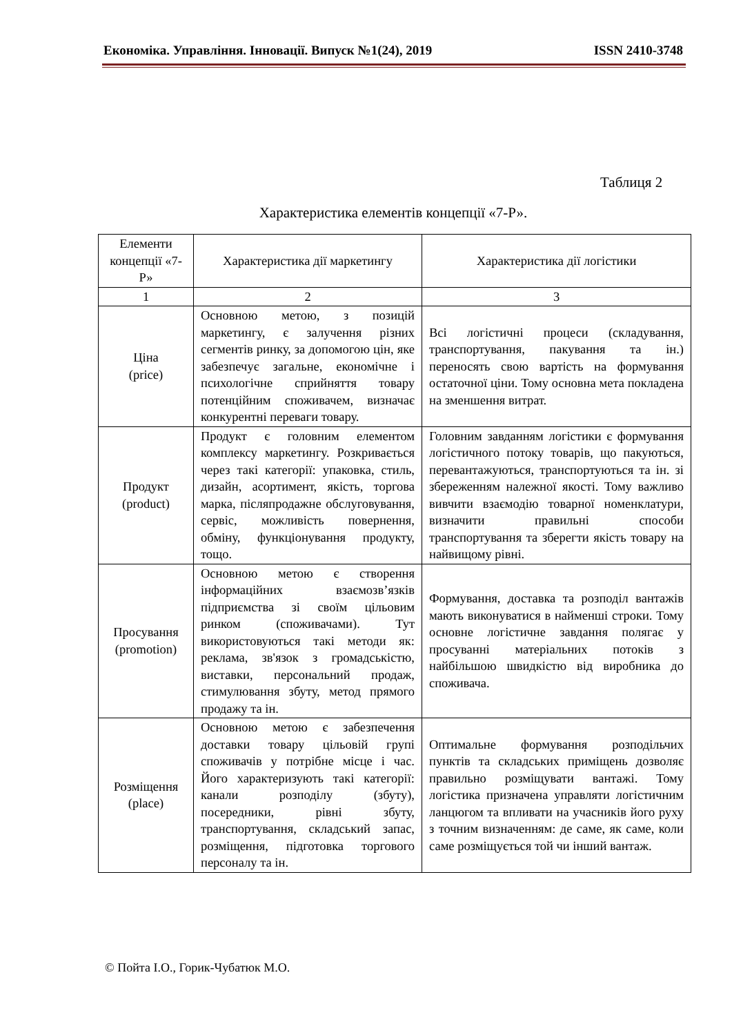Економіка. Управління. Інновації. Випуск №1(24), 2019 ISSN 2410-3748
Таблиця 2
Характеристика елементів концепції «7-Р».
| Елементи концепції «7-Р» | Характеристика дії маркетингу | Характеристика дії логістики |
| --- | --- | --- |
| 1 | 2 | 3 |
| Ціна (price) | Основною метою, з позицій маркетингу, є залучення різних сегментів ринку, за допомогою цін, яке забезпечує загальне, економічне і психологічне сприйняття товару потенційним споживачем, визначає конкурентні переваги товару. | Всі логістичні процеси (складування, транспортування, пакування та ін.) переносять свою вартість на формування остаточної ціни. Тому основна мета покладена на зменшення витрат. |
| Продукт (product) | Продукт є головним елементом комплексу маркетингу. Розкривається через такі категорії: упаковка, стиль, дизайн, асортимент, якість, торгова марка, післяпродажне обслуговування, сервіс, можливість повернення, обміну, функціонування продукту, тощо. | Головним завданням логістики є формування логістичного потоку товарів, що пакуються, перевантажуються, транспортуються та ін. зі збереженням належної якості. Тому важливо вивчити взаємодію товарної номенклатури, визначити правильні способи транспортування та зберегти якість товару на найвищому рівні. |
| Просування (promotion) | Основною метою є створення інформаційних взаємозв’язків підприємства зі своїм цільовим ринком (споживачами). Тут використовуються такі методи як: реклама, зв'язок з громадськістю, виставки, персональний продаж, стимулювання збуту, метод прямого продажу та ін. | Формування, доставка та розподіл вантажів мають виконуватися в найменші строки. Тому основне логістичне завдання полягає у просуванні матеріальних потоків з найбільшою швидкістю від виробника до споживача. |
| Розміщення (place) | Основною метою є забезпечення доставки товару цільовій групі споживачів у потрібне місце і час. Його характеризують такі категорії: канали розподілу (збуту), посередники, рівні збуту, транспортування, складський запас, розміщення, підготовка торгового персоналу та ін. | Оптимальне формування розподільчих пунктів та складських приміщень дозволяє правильно розміщувати вантажі. Тому логістика призначена управляти логістичним ланцюгом та впливати на учасників його руху з точним визначенням: де саме, як саме, коли саме розміщується той чи інший вантаж. |
© Пойта І.О., Горик-Чубатюк М.О.